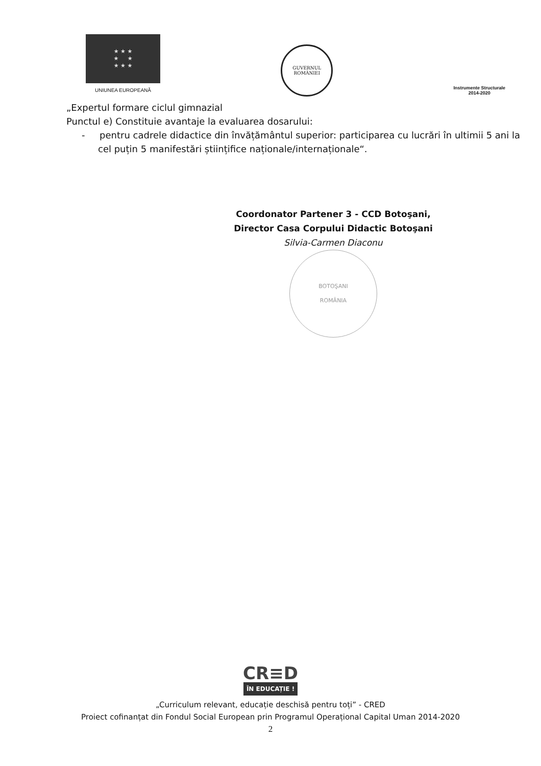★ ★ ★
★ ★
★ ★ ★
UNIUNEA EUROPEANĂ
GUVERNUL
ROMÂNIEI
Instrumente Structurale
2014-2020
„Expertul formare ciclul gimnazial
Punctul e) Constituie avantaje la evaluarea dosarului:
- pentru cadrele didactice din învățământul superior: participarea cu lucrări în ultimii 5 ani la cel puțin 5 manifestări științifice naționale/internaționale“.
Coordonator Partener 3 - CCD Botoşani,
Director Casa Corpului Didactic Botoşani
Silvia-Carmen Diaconu
BOTOŞANI
ROMÂNIA
CR≡D
ÎN EDUCAȚIE !
„Curriculum relevant, educație deschisă pentru toți” - CRED
Proiect cofinanțat din Fondul Social European prin Programul Operațional Capital Uman 2014-2020
2